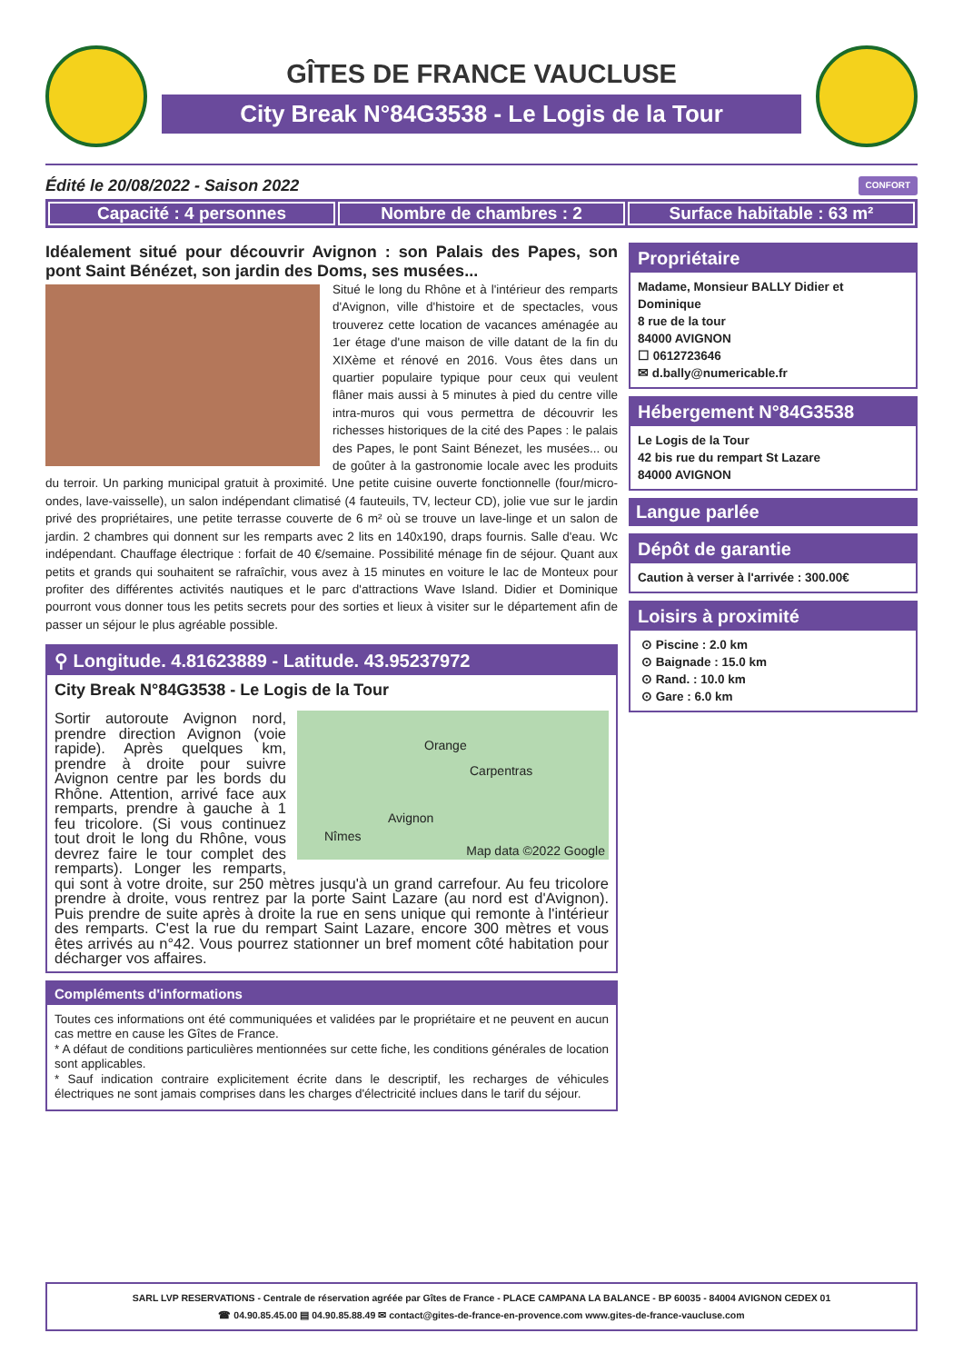GÎTES DE FRANCE VAUCLUSE
City Break N°84G3538 - Le Logis de la Tour
Édité le 20/08/2022 - Saison 2022 CONFORT
Capacité : 4 personnes Nombre de chambres : 2 Surface habitable : 63 m²
Idéalement situé pour découvrir Avignon : son Palais des Papes, son pont Saint Bénézet, son jardin des Doms, ses musées...
Situé le long du Rhône et à l'intérieur des remparts d'Avignon, ville d'histoire et de spectacles, vous trouverez cette location de vacances aménagée au 1er étage d'une maison de ville datant de la fin du XIXème et rénové en 2016. Vous êtes dans un quartier populaire typique pour ceux qui veulent flâner mais aussi à 5 minutes à pied du centre ville intra-muros qui vous permettra de découvrir les richesses historiques de la cité des Papes : le palais des Papes, le pont Saint Bénezet, les musées... ou de goûter à la gastronomie locale avec les produits du terroir. Un parking municipal gratuit à proximité. Une petite cuisine ouverte fonctionnelle (four/micro-ondes, lave-vaisselle), un salon indépendant climatisé (4 fauteuils, TV, lecteur CD), jolie vue sur le jardin privé des propriétaires, une petite terrasse couverte de 6 m² où se trouve un lave-linge et un salon de jardin. 2 chambres qui donnent sur les remparts avec 2 lits en 140x190, draps fournis. Salle d'eau. Wc indépendant. Chauffage électrique : forfait de 40 €/semaine. Possibilité ménage fin de séjour. Quant aux petits et grands qui souhaitent se rafraîchir, vous avez à 15 minutes en voiture le lac de Monteux pour profiter des différentes activités nautiques et le parc d'attractions Wave Island. Didier et Dominique pourront vous donner tous les petits secrets pour des sorties et lieux à visiter sur le département afin de passer un séjour le plus agréable possible.
⚲ Longitude. 4.81623889 - Latitude. 43.95237972
City Break N°84G3538 - Le Logis de la Tour
Orange
Carpentras
Avignon
Nîmes
Map data ©2022 Google
Sortir autoroute Avignon nord, prendre direction Avignon (voie rapide). Après quelques km, prendre à droite pour suivre Avignon centre par les bords du Rhône. Attention, arrivé face aux remparts, prendre à gauche à 1 feu tricolore. (Si vous continuez tout droit le long du Rhône, vous devrez faire le tour complet des remparts). Longer les remparts, qui sont à votre droite, sur 250 mètres jusqu'à un grand carrefour. Au feu tricolore prendre à droite, vous rentrez par la porte Saint Lazare (au nord est d'Avignon). Puis prendre de suite après à droite la rue en sens unique qui remonte à l'intérieur des remparts. C'est la rue du rempart Saint Lazare, encore 300 mètres et vous êtes arrivés au n°42. Vous pourrez stationner un bref moment côté habitation pour décharger vos affaires.
Compléments d'informations
Toutes ces informations ont été communiquées et validées par le propriétaire et ne peuvent en aucun cas mettre en cause les Gîtes de France.
* A défaut de conditions particulières mentionnées sur cette fiche, les conditions générales de location sont applicables.
* Sauf indication contraire explicitement écrite dans le descriptif, les recharges de véhicules électriques ne sont jamais comprises dans les charges d'électricité inclues dans le tarif du séjour.
Propriétaire
Madame, Monsieur BALLY Didier et Dominique
8 rue de la tour
84000 AVIGNON
☐ 0612723646
✉ d.bally@numericable.fr
Hébergement N°84G3538
Le Logis de la Tour
42 bis rue du rempart St Lazare
84000 AVIGNON
Langue parlée
Dépôt de garantie
Caution à verser à l'arrivée : 300.00€
Loisirs à proximité
⊙ Piscine : 2.0 km
⊙ Baignade : 15.0 km
⊙ Rand. : 10.0 km
⊙ Gare : 6.0 km
SARL LVP RESERVATIONS - Centrale de réservation agréée par Gîtes de France - PLACE CAMPANA LA BALANCE - BP 60035 - 84004 AVIGNON CEDEX 01
☎ 04.90.85.45.00 ▤ 04.90.85.88.49 ✉ contact@gites-de-france-en-provence.com www.gites-de-france-vaucluse.com